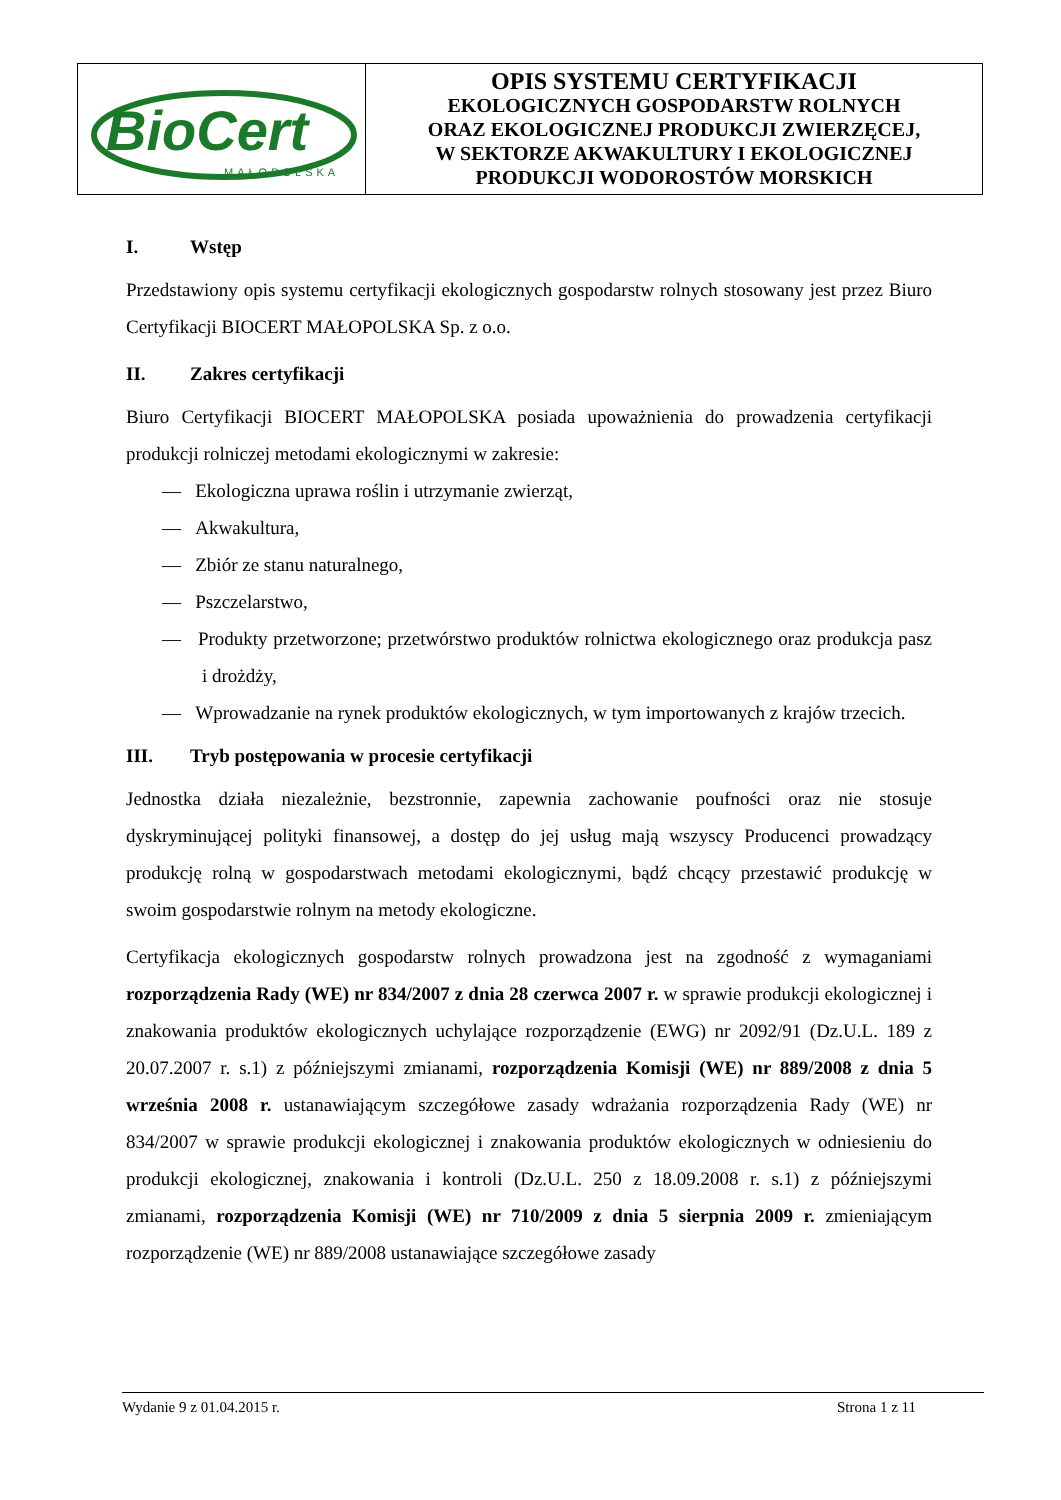| BioCert MAŁOPOLSKA | OPIS SYSTEMU CERTYFIKACJI EKOLOGICZNYCH GOSPODARSTW ROLNYCH ORAZ EKOLOGICZNEJ PRODUKCJI ZWIERZĘCEJ, W SEKTORZE AKWAKULTURY I EKOLOGICZNEJ PRODUKCJI WODOROSTÓW MORSKICH |
I. Wstęp
Przedstawiony opis systemu certyfikacji ekologicznych gospodarstw rolnych stosowany jest przez Biuro Certyfikacji BIOCERT MAŁOPOLSKA Sp. z o.o.
II. Zakres certyfikacji
Biuro Certyfikacji BIOCERT MAŁOPOLSKA posiada upoważnienia do prowadzenia certyfikacji produkcji rolniczej metodami ekologicznymi w zakresie:
— Ekologiczna uprawa roślin i utrzymanie zwierząt,
— Akwakultura,
— Zbiór ze stanu naturalnego,
— Pszczelarstwo,
— Produkty przetworzone; przetwórstwo produktów rolnictwa ekologicznego oraz produkcja pasz i drożdży,
— Wprowadzanie na rynek produktów ekologicznych, w tym importowanych z krajów trzecich.
III. Tryb postępowania w procesie certyfikacji
Jednostka działa niezależnie, bezstronnie, zapewnia zachowanie poufności oraz nie stosuje dyskryminującej polityki finansowej, a dostęp do jej usług mają wszyscy Producenci prowadzący produkcję rolną w gospodarstwach metodami ekologicznymi, bądź chcący przestawić produkcję w swoim gospodarstwie rolnym na metody ekologiczne.
Certyfikacja ekologicznych gospodarstw rolnych prowadzona jest na zgodność z wymaganiami rozporządzenia Rady (WE) nr 834/2007 z dnia 28 czerwca 2007 r. w sprawie produkcji ekologicznej i znakowania produktów ekologicznych uchylające rozporządzenie (EWG) nr 2092/91 (Dz.U.L. 189 z 20.07.2007 r. s.1) z późniejszymi zmianami, rozporządzenia Komisji (WE) nr 889/2008 z dnia 5 września 2008 r. ustanawiającym szczegółowe zasady wdrażania rozporządzenia Rady (WE) nr 834/2007 w sprawie produkcji ekologicznej i znakowania produktów ekologicznych w odniesieniu do produkcji ekologicznej, znakowania i kontroli (Dz.U.L. 250 z 18.09.2008 r. s.1) z późniejszymi zmianami, rozporządzenia Komisji (WE) nr 710/2009 z dnia 5 sierpnia 2009 r. zmieniającym rozporządzenie (WE) nr 889/2008 ustanawiające szczegółowe zasady
Wydanie 9 z 01.04.2015 r. Strona 1 z 11